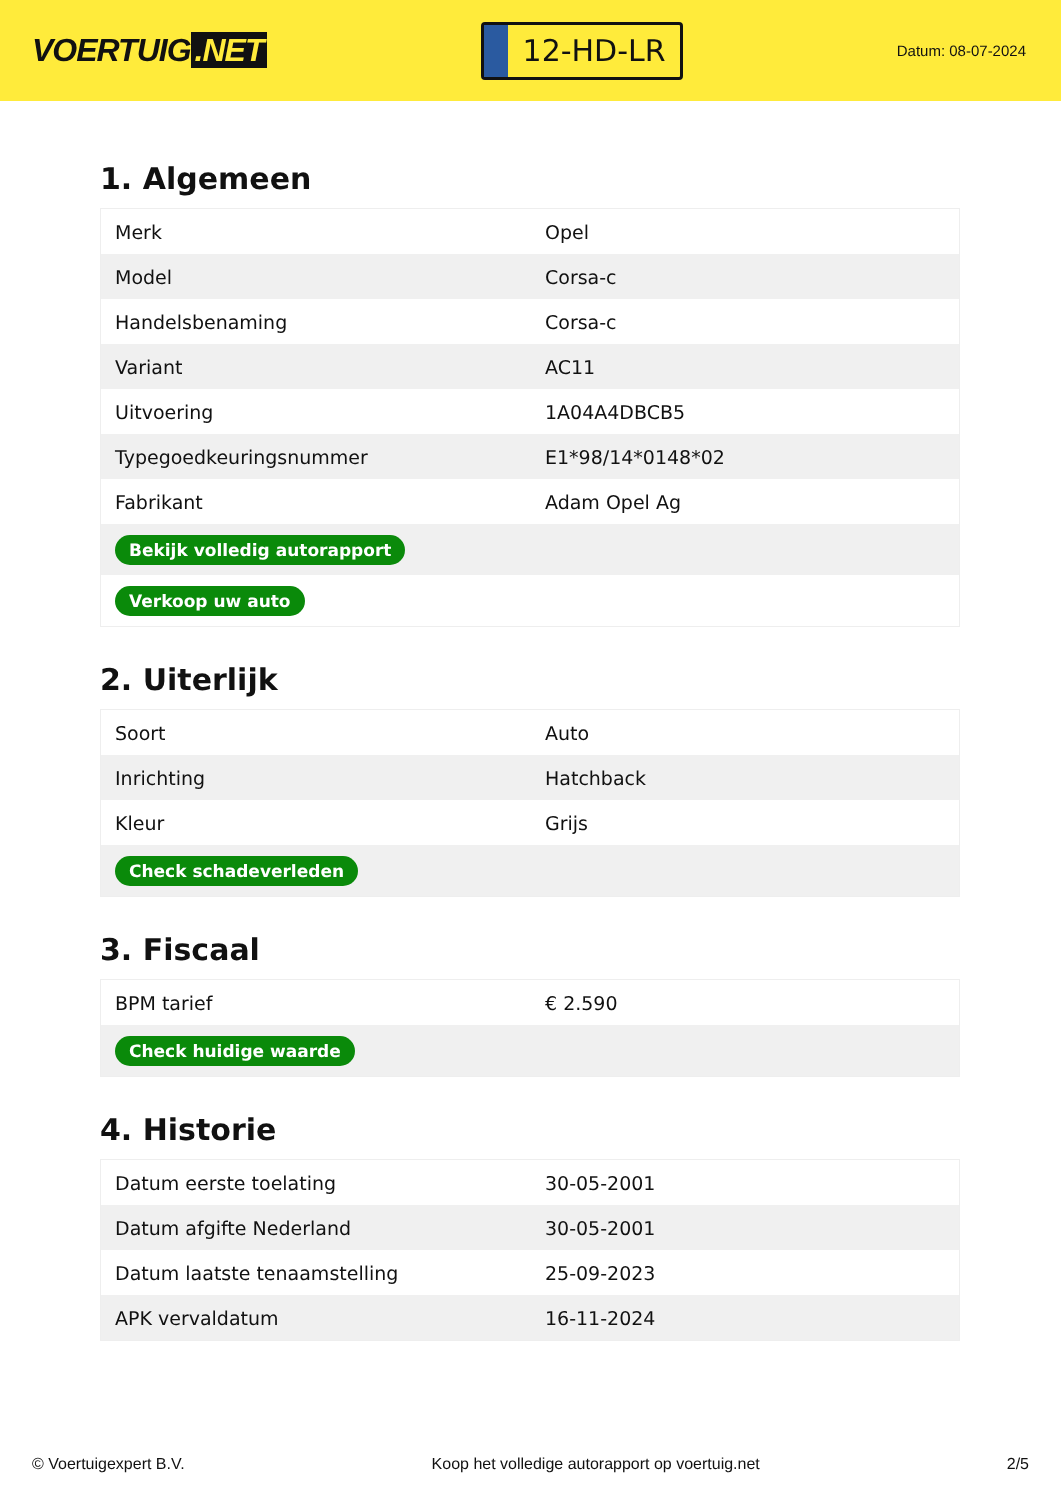VOERTUIG.NET
12-HD-LR
Datum: 08-07-2024
1. Algemeen
| Merk | Opel |
| Model | Corsa-c |
| Handelsbenaming | Corsa-c |
| Variant | AC11 |
| Uitvoering | 1A04A4DBCB5 |
| Typegoedkeuringsnummer | E1*98/14*0148*02 |
| Fabrikant | Adam Opel Ag |
| Bekijk volledig autorapport | |
| Verkoop uw auto | |
2. Uiterlijk
| Soort | Auto |
| Inrichting | Hatchback |
| Kleur | Grijs |
| Check schadeverleden | |
3. Fiscaal
| BPM tarief | € 2.590 |
| Check huidige waarde | |
4. Historie
| Datum eerste toelating | 30-05-2001 |
| Datum afgifte Nederland | 30-05-2001 |
| Datum laatste tenaamstelling | 25-09-2023 |
| APK vervaldatum | 16-11-2024 |
© Voertuigexpert B.V. Koop het volledige autorapport op voertuig.net 2/5